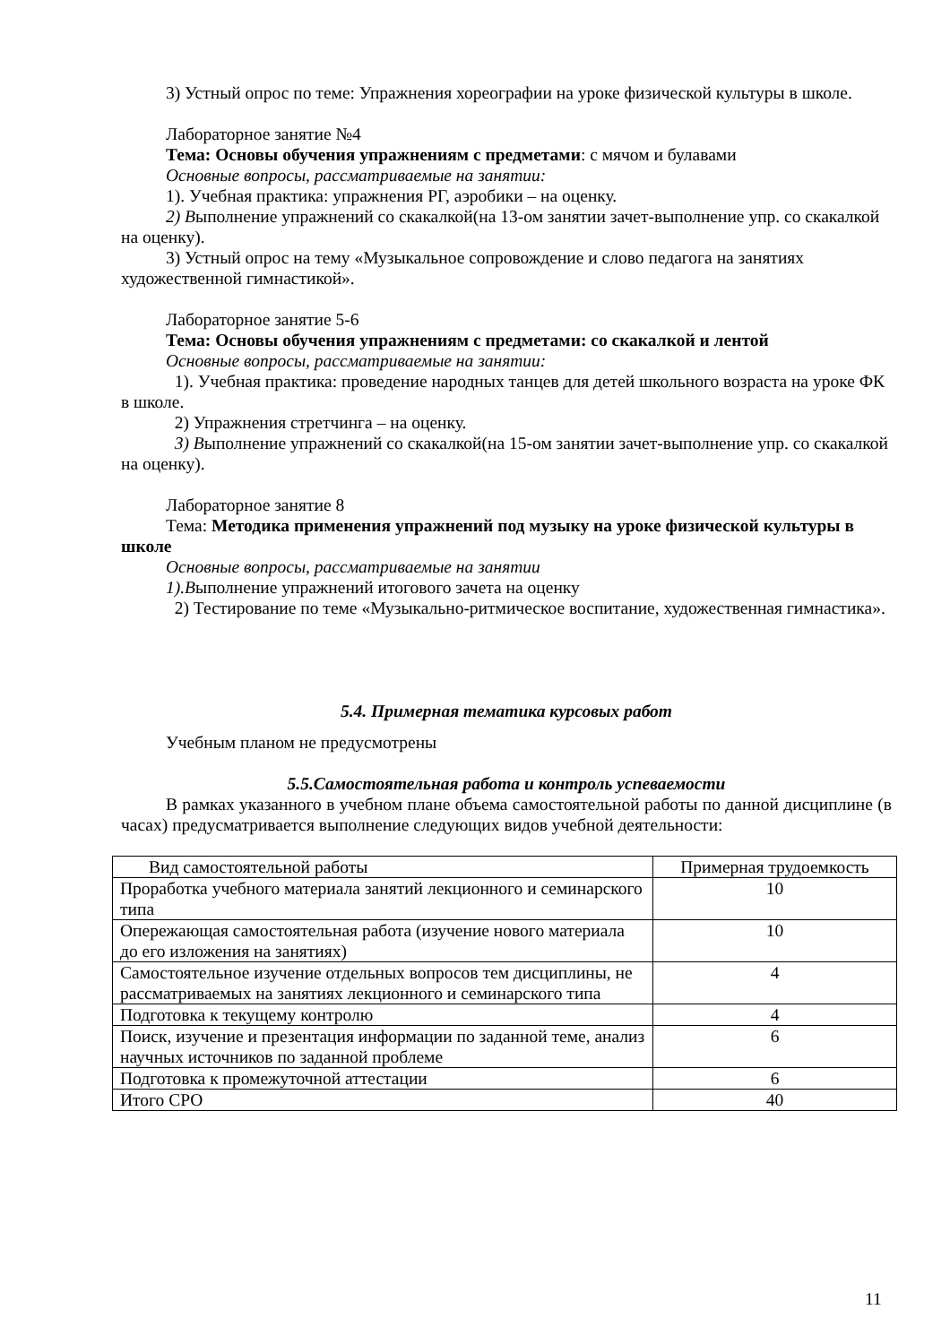3) Устный опрос по теме: Упражнения хореографии на уроке физической культуры в школе.
Лабораторное занятие №4
Тема: Основы обучения упражнениям с предметами: с мячом и булавами
Основные вопросы, рассматриваемые на занятии:
1). Учебная практика: упражнения РГ, аэробики – на оценку.
2) Выполнение упражнений со скакалкой(на 13-ом занятии зачет-выполнение упр. со скакалкой на оценку).
3) Устный опрос на тему «Музыкальное сопровождение и слово педагога на занятиях художественной гимнастикой».
Лабораторное занятие 5-6
Тема: Основы обучения упражнениям с предметами: со скакалкой и лентой
Основные вопросы, рассматриваемые на занятии:
1). Учебная практика: проведение народных танцев для детей школьного возраста на уроке ФК в школе.
2) Упражнения стретчинга – на оценку.
3) Выполнение упражнений со скакалкой(на 15-ом занятии зачет-выполнение упр. со скакалкой на оценку).
Лабораторное занятие 8
Тема: Методика применения упражнений под музыку на уроке физической культуры в школе
Основные вопросы, рассматриваемые на занятии
1).Выполнение упражнений итогового зачета на оценку
2) Тестирование по теме «Музыкально-ритмическое воспитание, художественная гимнастика».
5.4. Примерная тематика курсовых работ
Учебным планом не предусмотрены
5.5.Самостоятельная работа и контроль успеваемости
В рамках указанного в учебном плане объема самостоятельной работы по данной дисциплине (в часах) предусматривается выполнение следующих видов учебной деятельности:
| Вид самостоятельной работы | Примерная трудоемкость |
| Проработка учебного материала занятий лекционного и семинарского типа | 10 |
| Опережающая самостоятельная работа (изучение нового материала до его изложения на занятиях) | 10 |
| Самостоятельное изучение отдельных вопросов тем дисциплины, не рассматриваемых на занятиях лекционного и семинарского типа | 4 |
| Подготовка к текущему контролю | 4 |
| Поиск, изучение и презентация информации по заданной теме, анализ научных источников по заданной проблеме | 6 |
| Подготовка к промежуточной аттестации | 6 |
| Итого СРО | 40 |
11